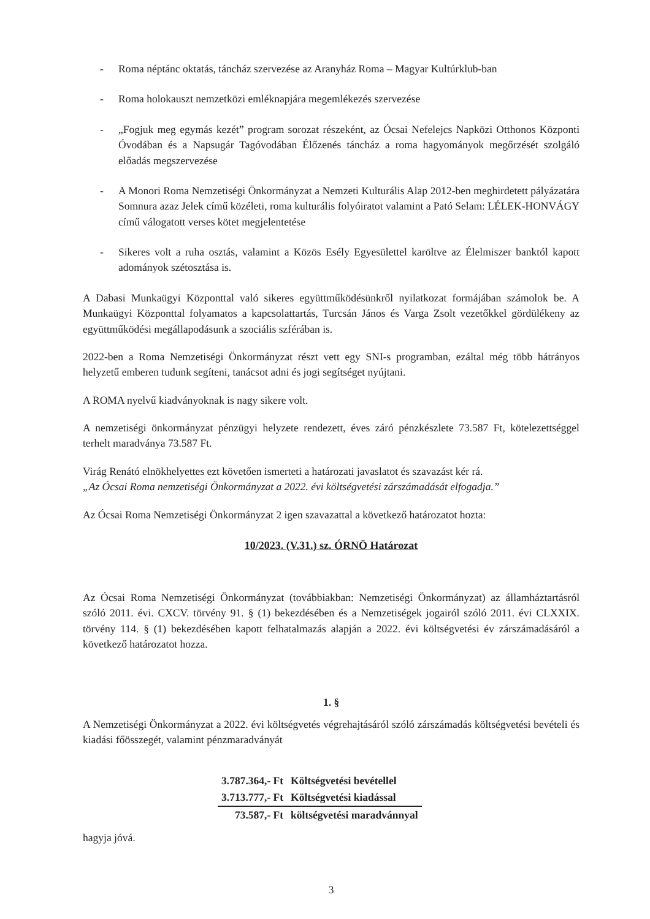- Roma néptánc oktatás, táncház szervezése az Aranyház Roma – Magyar Kultúrklub-ban
- Roma holokauszt nemzetközi emléknapjára megemlékezés szervezése
- „Fogjuk meg egymás kezét” program sorozat részeként, az Ócsai Nefelejcs Napközi Otthonos Központi Óvodában és a Napsugár Tagóvodában Élőzenés táncház a roma hagyományok megőrzését szolgáló előadás megszervezése
- A Monori Roma Nemzetiségi Önkormányzat a Nemzeti Kulturális Alap 2012-ben meghirdetett pályázatára Somnura azaz Jelek című közéleti, roma kulturális folyóiratot valamint a Pató Selam: LÉLEK-HONVÁGY című válogatott verses kötet megjelentetése
- Sikeres volt a ruha osztás, valamint a Közös Esély Egyesülettel karöltve az Élelmiszer banktól kapott adományok szétosztása is.
A Dabasi Munkaügyi Központtal való sikeres együttműködésünkről nyilatkozat formájában számolok be. A Munkaügyi Központtal folyamatos a kapcsolattartás, Turcsán János és Varga Zsolt vezetőkkel gördülékeny az együttműködési megállapodásunk a szociális szférában is.
2022-ben a Roma Nemzetiségi Önkormányzat részt vett egy SNI-s programban, ezáltal még több hátrányos helyzetű emberen tudunk segíteni, tanácsot adni és jogi segítséget nyújtani.
A ROMA nyelvű kiadványoknak is nagy sikere volt.
A nemzetiségi önkormányzat pénzügyi helyzete rendezett, éves záró pénzkészlete 73.587 Ft, kötelezettséggel terhelt maradványa 73.587 Ft.
Virág Renátó elnökhelyettes ezt követően ismerteti a határozati javaslatot és szavazást kér rá.
„Az Ócsai Roma nemzetiségi Önkormányzat a 2022. évi költségvetési zárszámadását elfogadja.”
Az Ócsai Roma Nemzetiségi Önkormányzat 2 igen szavazattal a következő határozatot hozta:
10/2023. (V.31.) sz. ÓRNÖ Határozat
Az Ócsai Roma Nemzetiségi Önkormányzat (továbbiakban: Nemzetiségi Önkormányzat) az államháztartásról szóló 2011. évi. CXCV. törvény 91. § (1) bekezdésében és a Nemzetiségek jogairól szóló 2011. évi CLXXIX. törvény 114. § (1) bekezdésében kapott felhatalmazás alapján a 2022. évi költségvetési év zárszámadásáról a következő határozatot hozza.
1. §
A Nemzetiségi Önkormányzat a 2022. évi költségvetés végrehajtásáról szóló zárszámadás költségvetési bevételi és kiadási főösszegét, valamint pénzmaradványát
| 3.787.364,- Ft | Költségvetési bevétellel |
| 3.713.777,- Ft | Költségvetési kiadással |
| 73.587,- Ft | költségvetési maradvánnyal |
hagyja jóvá.
3